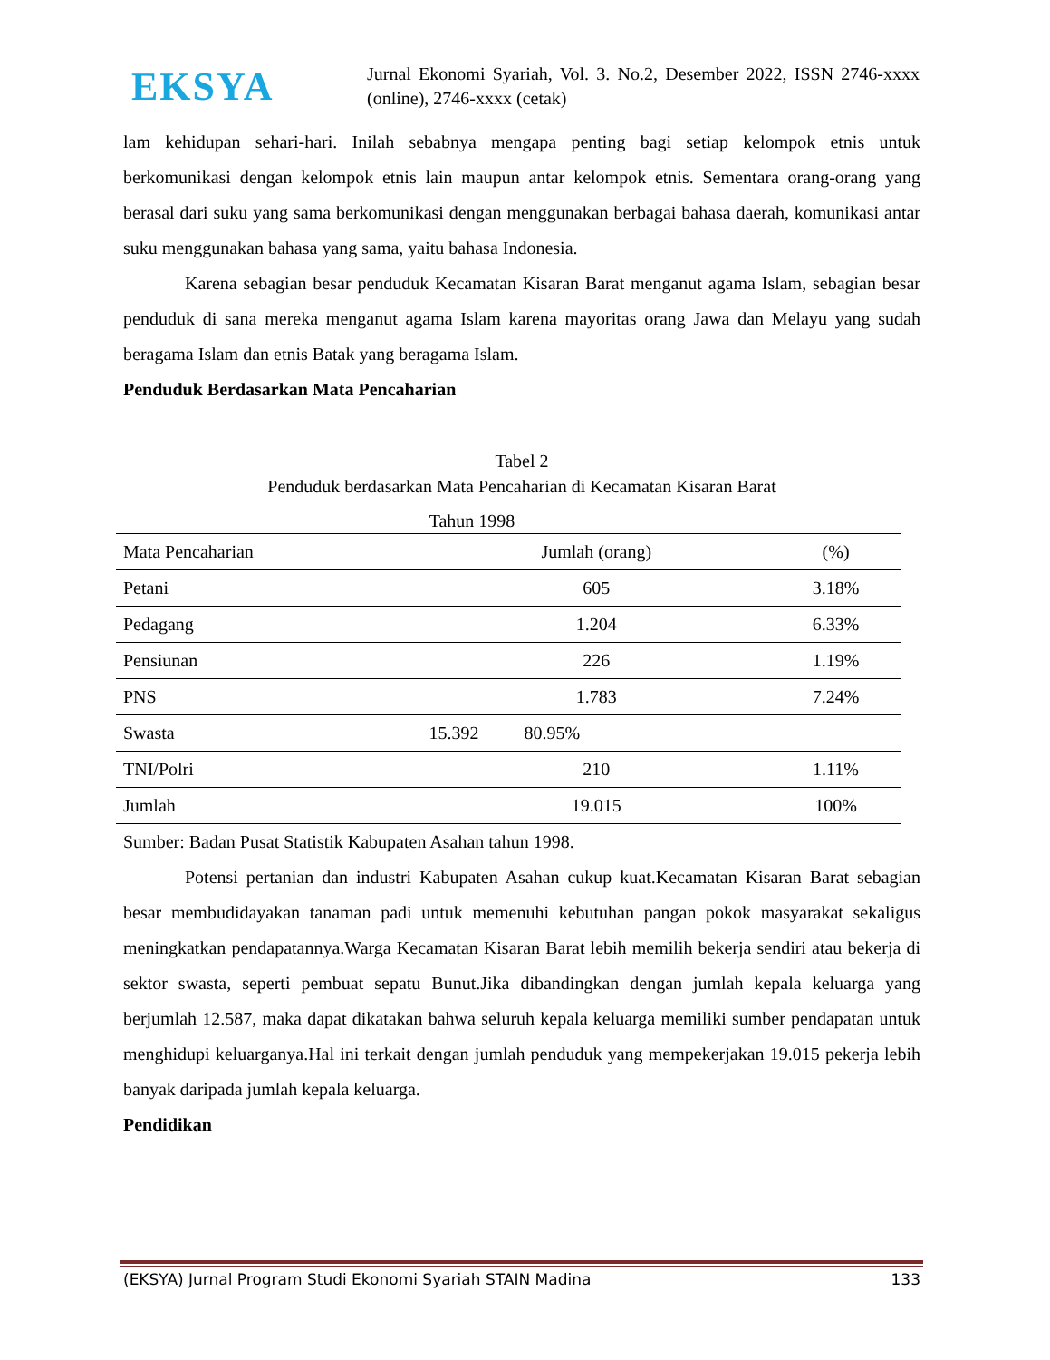EKSYA
Jurnal Ekonomi Syariah, Vol. 3. No.2, Desember 2022, ISSN 2746-xxxx (online), 2746-xxxx (cetak)
lam kehidupan sehari-hari. Inilah sebabnya mengapa penting bagi setiap kelompok etnis untuk berkomunikasi dengan kelompok etnis lain maupun antar kelompok etnis. Sementara orang-orang yang berasal dari suku yang sama berkomunikasi dengan menggunakan berbagai bahasa daerah, komunikasi antar suku menggunakan bahasa yang sama, yaitu bahasa Indonesia.
Karena sebagian besar penduduk Kecamatan Kisaran Barat menganut agama Islam, sebagian besar penduduk di sana mereka menganut agama Islam karena mayoritas orang Jawa dan Melayu yang sudah beragama Islam dan etnis Batak yang beragama Islam.
Penduduk Berdasarkan Mata Pencaharian
Tabel 2
Penduduk berdasarkan Mata Pencaharian di Kecamatan Kisaran Barat
Tahun 1998
| Mata Pencaharian | Jumlah (orang) | (%) |
| --- | --- | --- |
| Petani | 605 | 3.18% |
| Pedagang | 1.204 | 6.33% |
| Pensiunan | 226 | 1.19% |
| PNS | 1.783 | 7.24% |
| Swasta | 15.392 80.95% | |
| TNI/Polri | 210 | 1.11% |
| Jumlah | 19.015 | 100% |
Sumber: Badan Pusat Statistik Kabupaten Asahan tahun 1998.
Potensi pertanian dan industri Kabupaten Asahan cukup kuat.Kecamatan Kisaran Barat sebagian besar membudidayakan tanaman padi untuk memenuhi kebutuhan pangan pokok masyarakat sekaligus meningkatkan pendapatannya.Warga Kecamatan Kisaran Barat lebih memilih bekerja sendiri atau bekerja di sektor swasta, seperti pembuat sepatu Bunut.Jika dibandingkan dengan jumlah kepala keluarga yang berjumlah 12.587, maka dapat dikatakan bahwa seluruh kepala keluarga memiliki sumber pendapatan untuk menghidupi keluarganya.Hal ini terkait dengan jumlah penduduk yang mempekerjakan 19.015 pekerja lebih banyak daripada jumlah kepala keluarga.
Pendidikan
(EKSYA) Jurnal Program Studi Ekonomi Syariah STAIN Madina 133